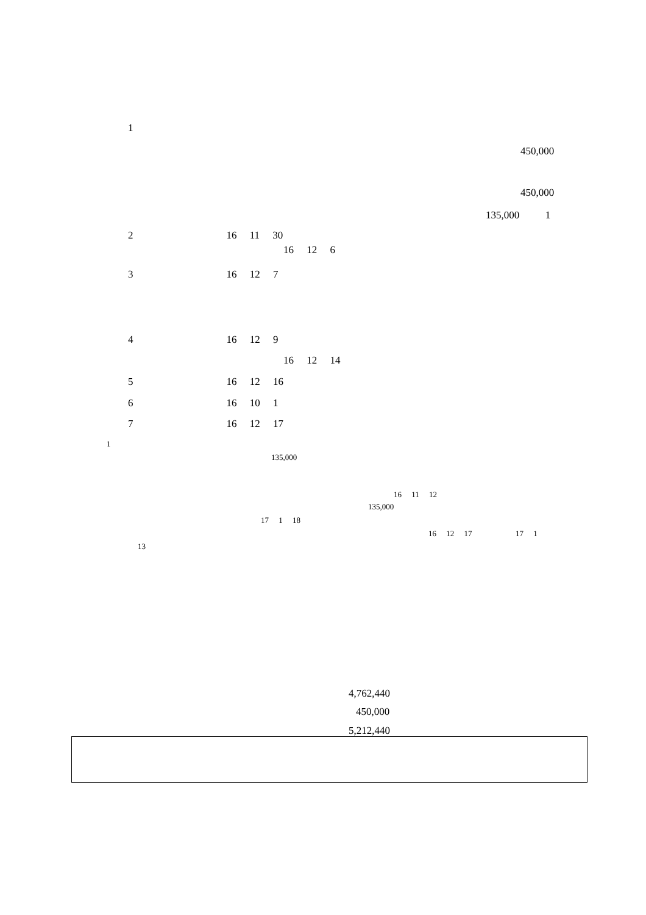1
450,000
450,000
135,000 1
2 16 11 30
16 12 6
3 16 12 7
4 16 12 9
16 12 14
5 16 12 16
6 16 10 1
7 16 12 17
1
135,000
16 11 12
135,000
17 1 18
16 12 17 17 1
13
4,762,440
450,000
5,212,440